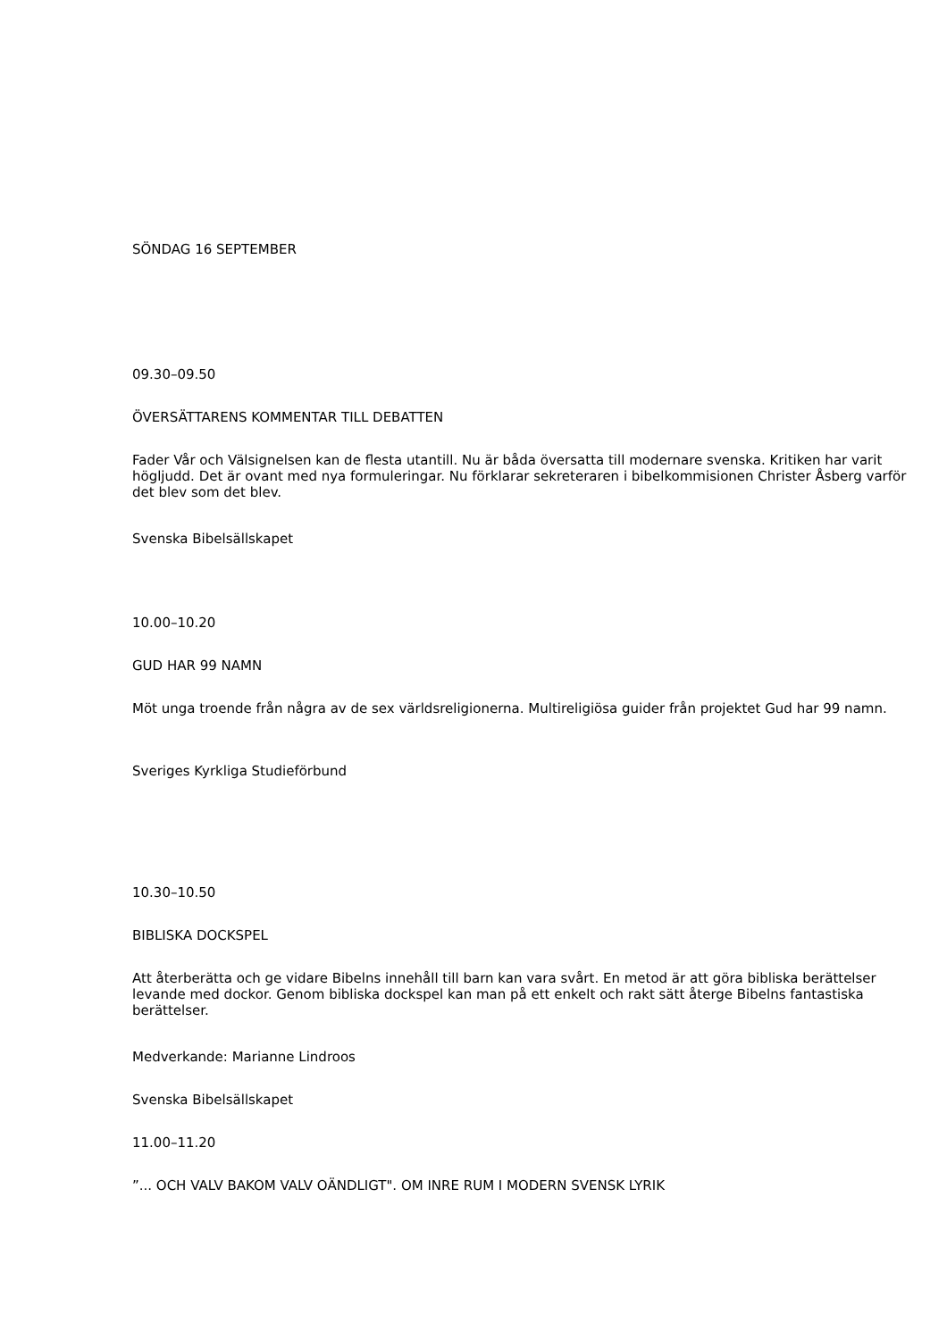SÖNDAG 16 SEPTEMBER
09.30–09.50
ÖVERSÄTTARENS KOMMENTAR TILL DEBATTEN
Fader Vår och Välsignelsen kan de flesta utantill. Nu är båda översatta till modernare svenska. Kritiken har varit högljudd. Det är ovant med nya formuleringar. Nu förklarar sekreteraren i bibelkommisionen Christer Åsberg varför det blev som det blev.
Svenska Bibelsällskapet
10.00–10.20
GUD HAR 99 NAMN
Möt unga troende från några av de sex världsreligionerna. Multireligiösa guider från projektet Gud har 99 namn.
Sveriges Kyrkliga Studieförbund
10.30–10.50
BIBLISKA DOCKSPEL
Att återberätta och ge vidare Bibelns innehåll till barn kan vara svårt. En metod är att göra bibliska berättelser levande med dockor. Genom bibliska dockspel kan man på ett enkelt och rakt sätt återge Bibelns fantastiska berättelser.
Medverkande: Marianne Lindroos
Svenska Bibelsällskapet
11.00–11.20
”... OCH VALV BAKOM VALV OÄNDLIGT". OM INRE RUM I MODERN SVENSK LYRIK